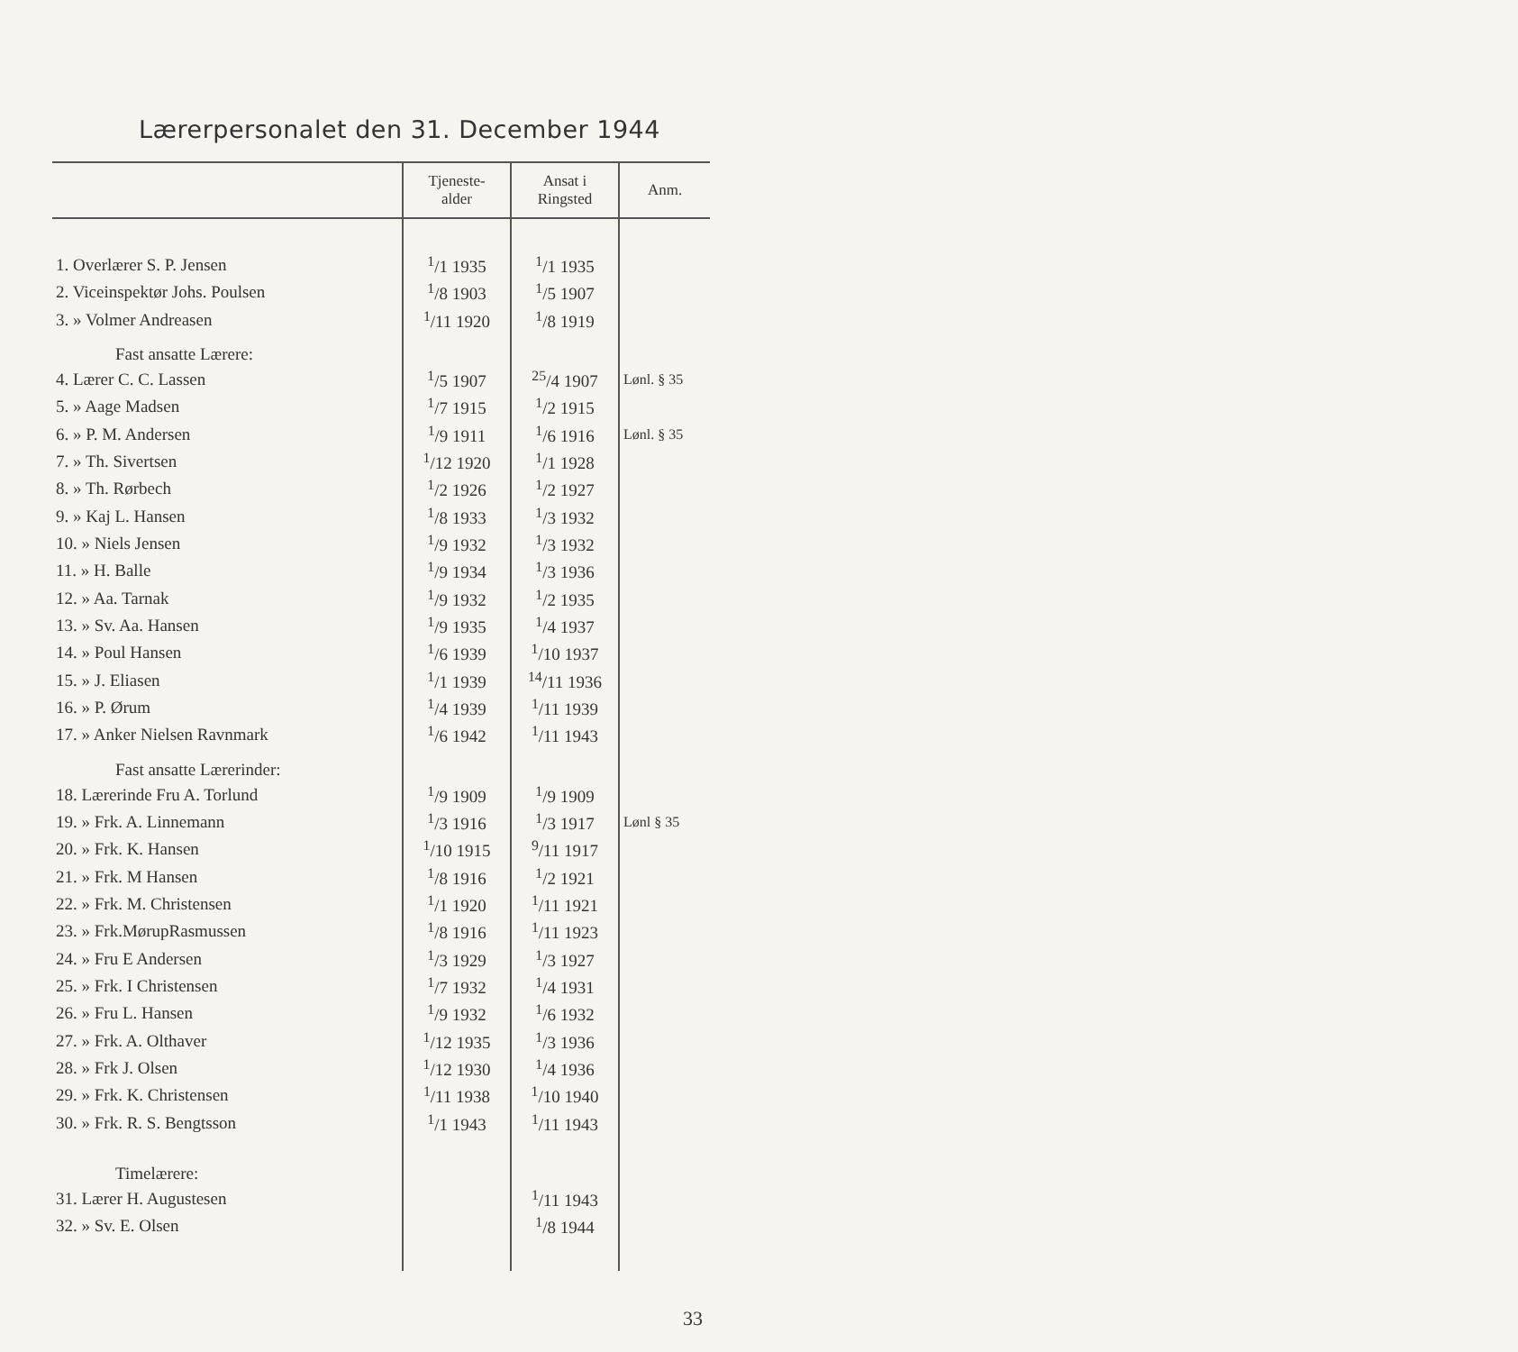Lærerpersonalet den 31. December 1944
| | Tjeneste- alder | Ansat i Ringsted | Anm. |
| --- | --- | --- | --- |
| 1. Overlærer S. P. Jensen | <sup>1</sup>/1 1935 | <sup>1</sup>/1 1935 | |
| 2. Viceinspektør Johs. Poulsen | <sup>1</sup>/8 1903 | <sup>1</sup>/5 1907 | |
| 3. » Volmer Andreasen | <sup>1</sup>/11 1920 | <sup>1</sup>/8 1919 | |
| Fast ansatte Lærere: | | | |
| 4. Lærer C. C. Lassen | <sup>1</sup>/5 1907 | <sup>25</sup>/4 1907 | Lønl. § 35 |
| 5. » Aage Madsen | <sup>1</sup>/7 1915 | <sup>1</sup>/2 1915 | |
| 6. » P. M. Andersen | <sup>1</sup>/9 1911 | <sup>1</sup>/6 1916 | Lønl. § 35 |
| 7. » Th. Sivertsen | <sup>1</sup>/12 1920 | <sup>1</sup>/1 1928 | |
| 8. » Th. Rørbech | <sup>1</sup>/2 1926 | <sup>1</sup>/2 1927 | |
| 9. » Kaj L. Hansen | <sup>1</sup>/8 1933 | <sup>1</sup>/3 1932 | |
| 10. » Niels Jensen | <sup>1</sup>/9 1932 | <sup>1</sup>/3 1932 | |
| 11. » H. Balle | <sup>1</sup>/9 1934 | <sup>1</sup>/3 1936 | |
| 12. » Aa. Tarnak | <sup>1</sup>/9 1932 | <sup>1</sup>/2 1935 | |
| 13. » Sv. Aa. Hansen | <sup>1</sup>/9 1935 | <sup>1</sup>/4 1937 | |
| 14. » Poul Hansen | <sup>1</sup>/6 1939 | <sup>1</sup>/10 1937 | |
| 15. » J. Eliasen | <sup>1</sup>/1 1939 | <sup>14</sup>/11 1936 | |
| 16. » P. Ørum | <sup>1</sup>/4 1939 | <sup>1</sup>/11 1939 | |
| 17. » Anker Nielsen Ravnmark | <sup>1</sup>/6 1942 | <sup>1</sup>/11 1943 | |
| Fast ansatte Lærerinder: | | | |
| 18. Lærerinde Fru A. Torlund | <sup>1</sup>/9 1909 | <sup>1</sup>/9 1909 | |
| 19. » Frk. A. Linnemann | <sup>1</sup>/3 1916 | <sup>1</sup>/3 1917 | Lønl § 35 |
| 20. » Frk. K. Hansen | <sup>1</sup>/10 1915 | <sup>9</sup>/11 1917 | |
| 21. » Frk. M Hansen | <sup>1</sup>/8 1916 | <sup>1</sup>/2 1921 | |
| 22. » Frk. M. Christensen | <sup>1</sup>/1 1920 | <sup>1</sup>/11 1921 | |
| 23. » Frk.MørupRasmussen | <sup>1</sup>/8 1916 | <sup>1</sup>/11 1923 | |
| 24. » Fru E Andersen | <sup>1</sup>/3 1929 | <sup>1</sup>/3 1927 | |
| 25. » Frk. I Christensen | <sup>1</sup>/7 1932 | <sup>1</sup>/4 1931 | |
| 26. » Fru L. Hansen | <sup>1</sup>/9 1932 | <sup>1</sup>/6 1932 | |
| 27. » Frk. A. Olthaver | <sup>1</sup>/12 1935 | <sup>1</sup>/3 1936 | |
| 28. » Frk J. Olsen | <sup>1</sup>/12 1930 | <sup>1</sup>/4 1936 | |
| 29. » Frk. K. Christensen | <sup>1</sup>/11 1938 | <sup>1</sup>/10 1940 | |
| 30. » Frk. R. S. Bengtsson | <sup>1</sup>/1 1943 | <sup>1</sup>/11 1943 | |
| Timelærere: | | | |
| 31. Lærer H. Augustesen | | <sup>1</sup>/11 1943 | |
| 32. » Sv. E. Olsen | | <sup>1</sup>/8 1944 | |
33